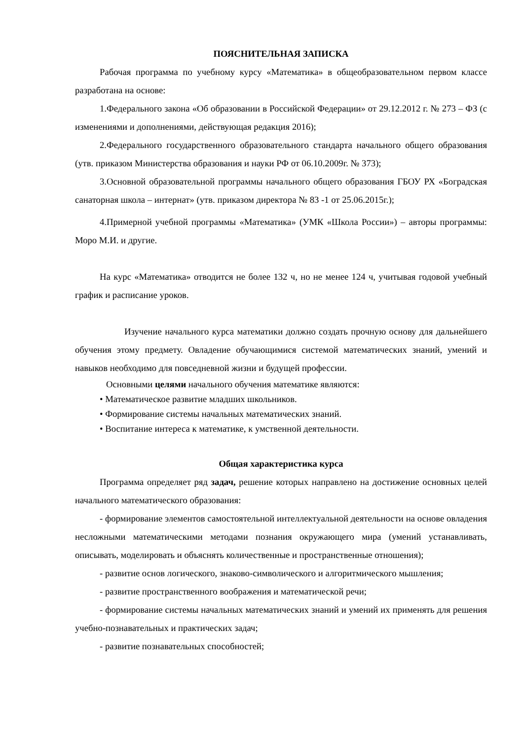ПОЯСНИТЕЛЬНАЯ ЗАПИСКА
Рабочая программа по учебному курсу «Математика» в общеобразовательном первом классе разработана на основе:
1.Федерального закона «Об образовании в Российской Федерации» от 29.12.2012 г. № 273 – ФЗ (с изменениями и дополнениями, действующая редакция 2016);
2.Федерального государственного образовательного стандарта начального общего образования (утв. приказом Министерства образования и науки РФ от 06.10.2009г. № 373);
3.Основной образовательной программы начального общего образования ГБОУ РХ «Боградская санаторная школа – интернат» (утв. приказом директора № 83 -1 от 25.06.2015г.);
4.Примерной учебной программы «Математика» (УМК «Школа России») – авторы программы: Моро М.И. и другие.
На курс «Математика» отводится не более 132 ч, но не менее 124 ч, учитывая годовой учебный график и расписание уроков.
Изучение начального курса математики должно создать прочную основу для дальнейшего обучения этому предмету. Овладение обучающимися системой математических знаний, умений и навыков необходимо для повседневной жизни и будущей профессии.
Основными целями начального обучения математике являются:
• Математическое развитие младших школьников.
• Формирование системы начальных математических знаний.
• Воспитание интереса к математике, к умственной деятельности.
Общая характеристика курса
Программа определяет ряд задач, решение которых направлено на достижение основных целей начального математического образования:
- формирование элементов самостоятельной интеллектуальной деятельности на основе овладения несложными математическими методами познания окружающего мира (умений устанавливать, описывать, моделировать и объяснять количественные и пространственные отношения);
- развитие основ логического, знаково-символического и алгоритмического мышления;
- развитие пространственного воображения и математической речи;
- формирование системы начальных математических знаний и умений их применять для решения учебно-познавательных и практических задач;
- развитие познавательных способностей;